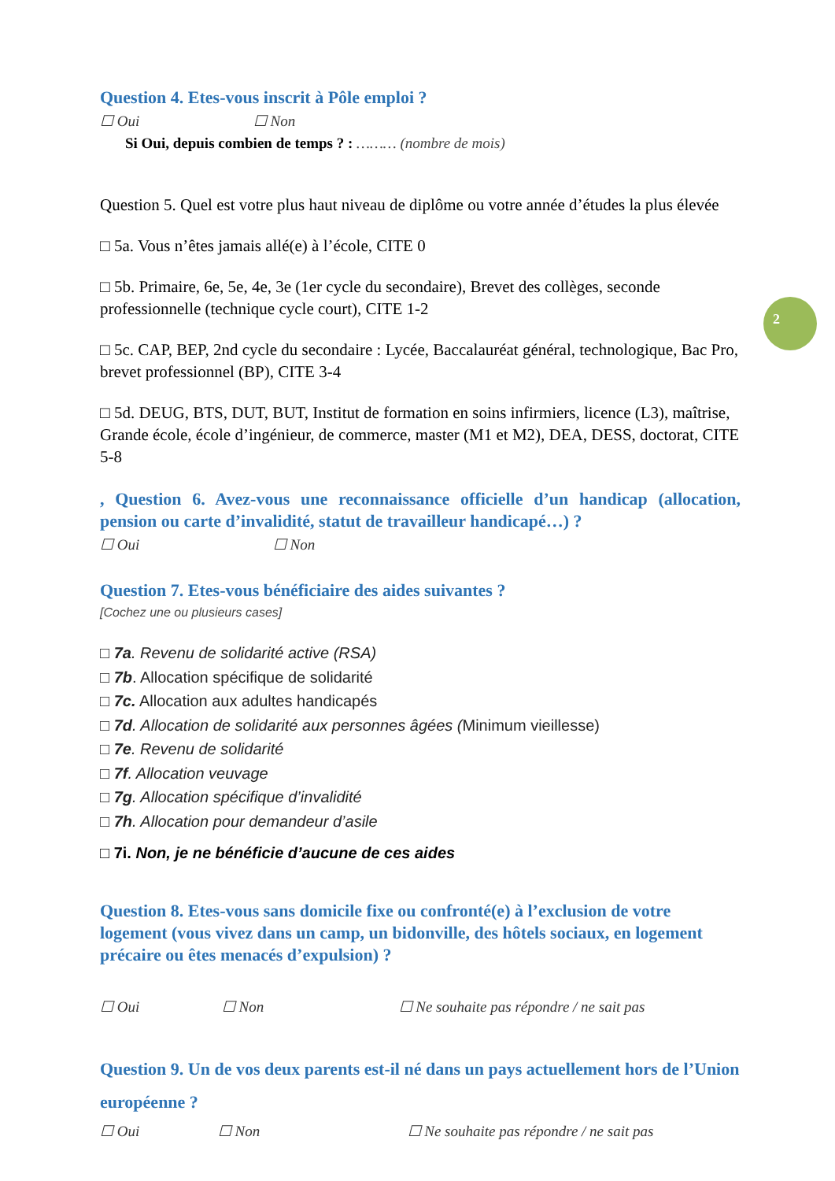2
Question 4. Etes-vous inscrit à Pôle emploi ?
☐ Oui ☐ Non
Si Oui, depuis combien de temps ? : ……… (nombre de mois)
Question 5. Quel est votre plus haut niveau de diplôme ou votre année d’études la plus élevée
□ 5a. Vous n’êtes jamais allé(e) à l’école, CITE 0
□ 5b. Primaire, 6e, 5e, 4e, 3e (1er cycle du secondaire), Brevet des collèges, seconde professionnelle (technique cycle court), CITE 1-2
□ 5c. CAP, BEP, 2nd cycle du secondaire : Lycée, Baccalauréat général, technologique, Bac Pro, brevet professionnel (BP), CITE 3-4
□ 5d. DEUG, BTS, DUT, BUT, Institut de formation en soins infirmiers, licence (L3), maîtrise, Grande école, école d’ingénieur, de commerce, master (M1 et M2), DEA, DESS, doctorat, CITE 5-8
, Question 6. Avez-vous une reconnaissance officielle d’un handicap (allocation, pension ou carte d’invalidité, statut de travailleur handicapé…) ?
☐ Oui ☐ Non
Question 7. Etes-vous bénéficiaire des aides suivantes ?
[Cochez une ou plusieurs cases]
□ 7a. Revenu de solidarité active (RSA)
□ 7b. Allocation spécifique de solidarité
□ 7c. Allocation aux adultes handicapés
□ 7d. Allocation de solidarité aux personnes âgées (Minimum vieillesse)
□ 7e. Revenu de solidarité
□ 7f. Allocation veuvage
□ 7g. Allocation spécifique d’invalidité
□ 7h. Allocation pour demandeur d’asile
□ 7i. Non, je ne bénéficie d’aucune de ces aides
Question 8. Etes-vous sans domicile fixe ou confronté(e) à l’exclusion de votre logement (vous vivez dans un camp, un bidonville, des hôtels sociaux, en logement précaire ou êtes menacés d’expulsion) ?
☐ Oui ☐ Non ☐ Ne souhaite pas répondre / ne sait pas
Question 9. Un de vos deux parents est-il né dans un pays actuellement hors de l’Union européenne ?
☐ Oui ☐ Non ☐ Ne souhaite pas répondre / ne sait pas